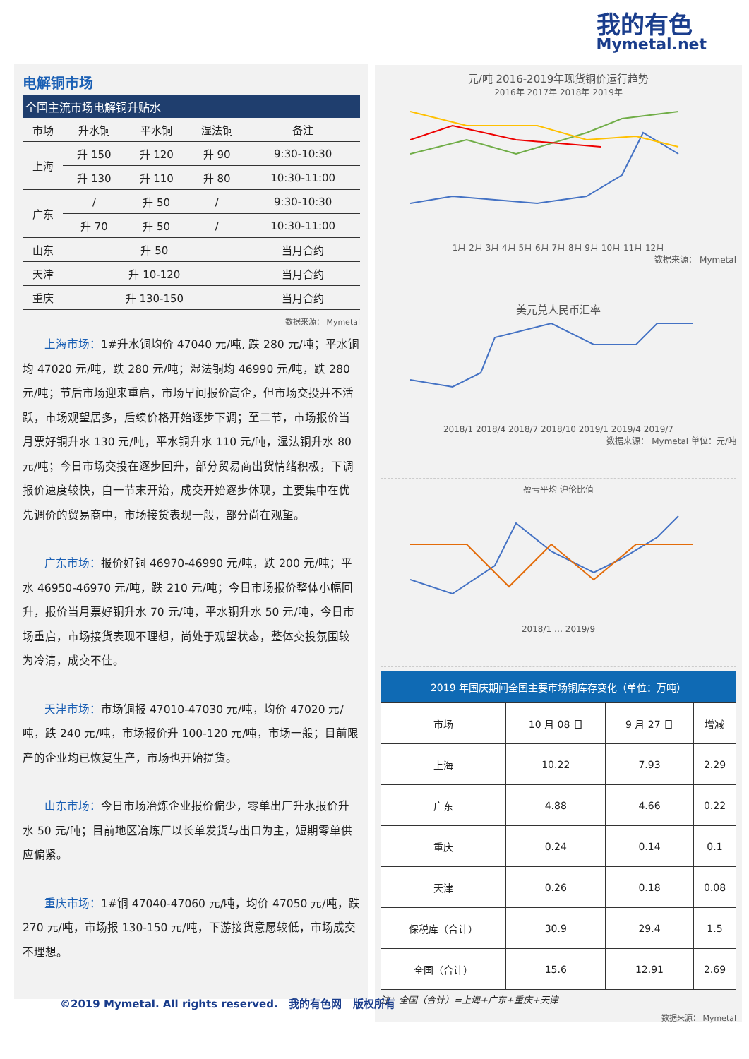我的有色
Mymetal.net
电解铜市场
全国主流市场电解铜升贴水
| 市场 | 升水铜 | 平水铜 | 湿法铜 | 备注 |
| --- | --- | --- | --- | --- |
| 上海 | 升 150 | 升 120 | 升 90 | 9:30-10:30 |
| | 升 130 | 升 110 | 升 80 | 10:30-11:00 |
| 广东 | / | 升 50 | / | 9:30-10:30 |
| | 升 70 | 升 50 | / | 10:30-11:00 |
| 山东 | 升 50 | | | 当月合约 |
| 天津 | 升 10-120 | | | 当月合约 |
| 重庆 | 升 130-150 | | | 当月合约 |
数据来源： Mymetal
上海市场：1#升水铜均价 47040 元/吨, 跌 280 元/吨；平水铜均 47020 元/吨，跌 280 元/吨；湿法铜均 46990 元/吨，跌 280 元/吨；节后市场迎来重启，市场早间报价高企，但市场交投并不活跃，市场观望居多，后续价格开始逐步下调；至二节，市场报价当月票好铜升水 130 元/吨，平水铜升水 110 元/吨，湿法铜升水 80 元/吨；今日市场交投在逐步回升，部分贸易商出货情绪积极，下调报价速度较快，自一节末开始，成交开始逐步体现，主要集中在优先调价的贸易商中，市场接货表现一般，部分尚在观望。
广东市场：报价好铜 46970-46990 元/吨，跌 200 元/吨；平水 46950-46970 元/吨，跌 210 元/吨；今日市场报价整体小幅回升，报价当月票好铜升水 70 元/吨，平水铜升水 50 元/吨，今日市场重启，市场接货表现不理想，尚处于观望状态，整体交投氛围较为冷清，成交不佳。
天津市场：市场铜报 47010-47030 元/吨，均价 47020 元/吨，跌 240 元/吨，市场报价升 100-120 元/吨，市场一般；目前限产的企业均已恢复生产，市场也开始提货。
山东市场：今日市场冶炼企业报价偏少，零单出厂升水报价升水 50 元/吨；目前地区冶炼厂以长单发货与出口为主，短期零单供应偏紧。
重庆市场：1#铜 47040-47060 元/吨，均价 47050 元/吨，跌 270 元/吨，市场报 130-150 元/吨，下游接货意愿较低，市场成交不理想。
元/吨 2016-2019年现货铜价运行趋势
2016年 2017年 2018年 2019年
1月 2月 3月 4月 5月 6月 7月 8月 9月 10月 11月 12月
数据来源： Mymetal
美元兑人民币汇率
2018/1 2018/4 2018/7 2018/10 2019/1 2019/4 2019/7
数据来源： Mymetal 单位：元/吨
盈亏平均 沪伦比值
2018/1 … 2019/9
2019 年国庆期间全国主要市场铜库存变化（单位：万吨）
| 市场 | 10 月 08 日 | 9 月 27 日 | 增减 |
| --- | --- | --- | --- |
| 上海 | 10.22 | 7.93 | 2.29 |
| 广东 | 4.88 | 4.66 | 0.22 |
| 重庆 | 0.24 | 0.14 | 0.1 |
| 天津 | 0.26 | 0.18 | 0.08 |
| 保税库（合计） | 30.9 | 29.4 | 1.5 |
| 全国（合计） | 15.6 | 12.91 | 2.69 |
注：全国（合计）=上海+广东+重庆+天津
数据来源： Mymetal
©2019 Mymetal. All rights reserved. 我的有色网 版权所有